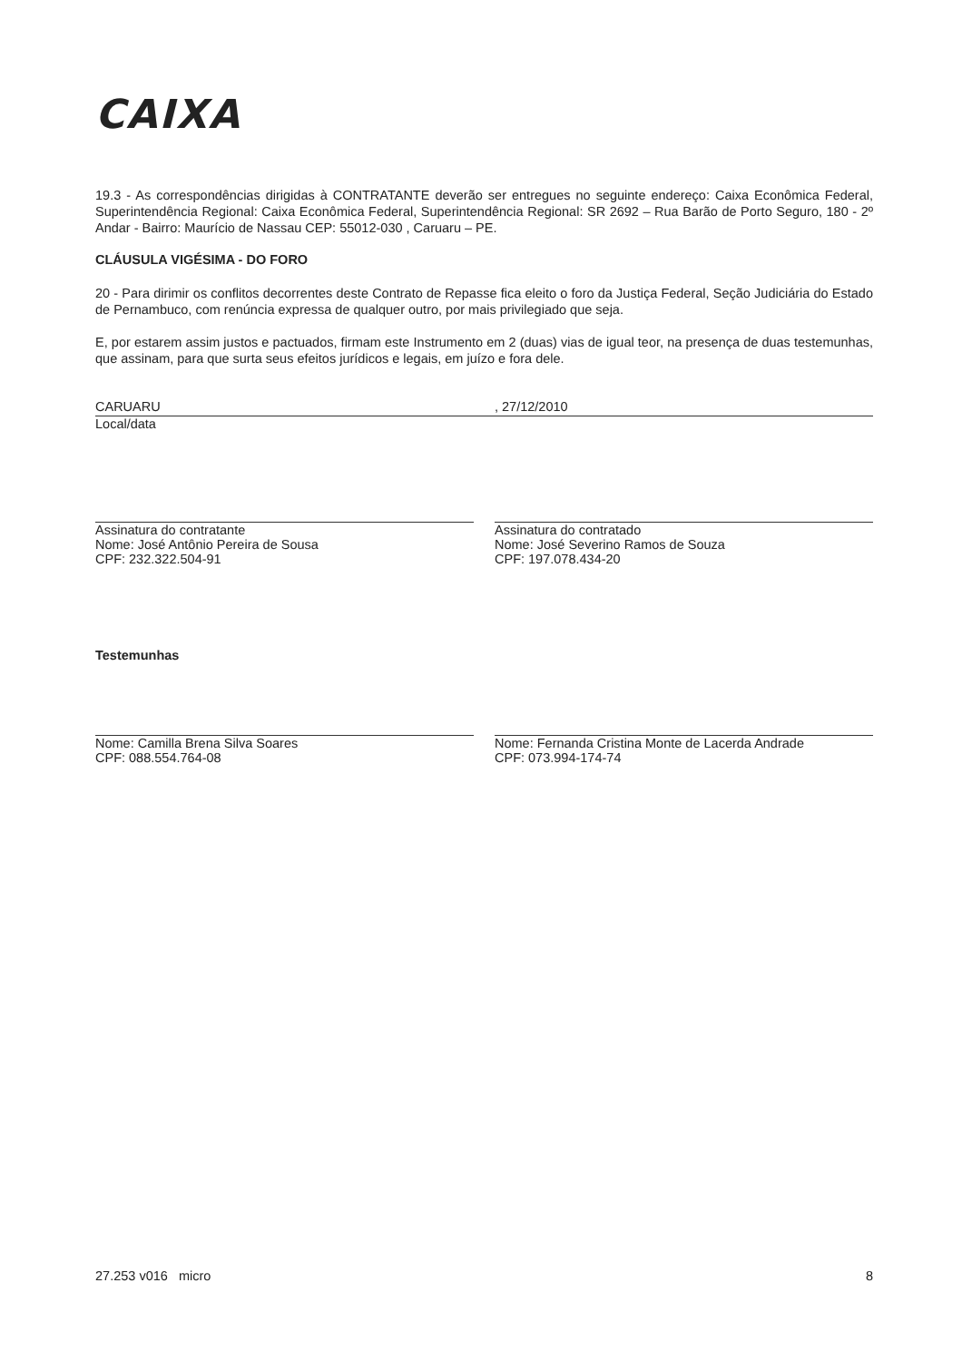CAIXA
19.3 - As correspondências dirigidas à CONTRATANTE deverão ser entregues no seguinte endereço: Caixa Econômica Federal, Superintendência Regional: Caixa Econômica Federal, Superintendência Regional: SR 2692 – Rua Barão de Porto Seguro, 180 - 2º Andar - Bairro: Maurício de Nassau CEP: 55012-030 , Caruaru – PE.
CLÁUSULA VIGÉSIMA - DO FORO
20 - Para dirimir os conflitos decorrentes deste Contrato de Repasse fica eleito o foro da Justiça Federal, Seção Judiciária do Estado de Pernambuco, com renúncia expressa de qualquer outro, por mais privilegiado que seja.
E, por estarem assim justos e pactuados, firmam este Instrumento em 2 (duas) vias de igual teor, na presença de duas testemunhas, que assinam, para que surta seus efeitos jurídicos e legais, em juízo e fora dele.
CARUARU
Local/data
, 27/12/2010
Assinatura do contratante
Nome: José Antônio Pereira de Sousa
CPF: 232.322.504-91
Assinatura do contratado
Nome: José Severino Ramos de Souza
CPF: 197.078.434-20
Testemunhas
Nome: Camilla Brena Silva Soares
CPF: 088.554.764-08
Nome: Fernanda Cristina Monte de Lacerda Andrade
CPF: 073.994-174-74
27.253 v016 micro 8